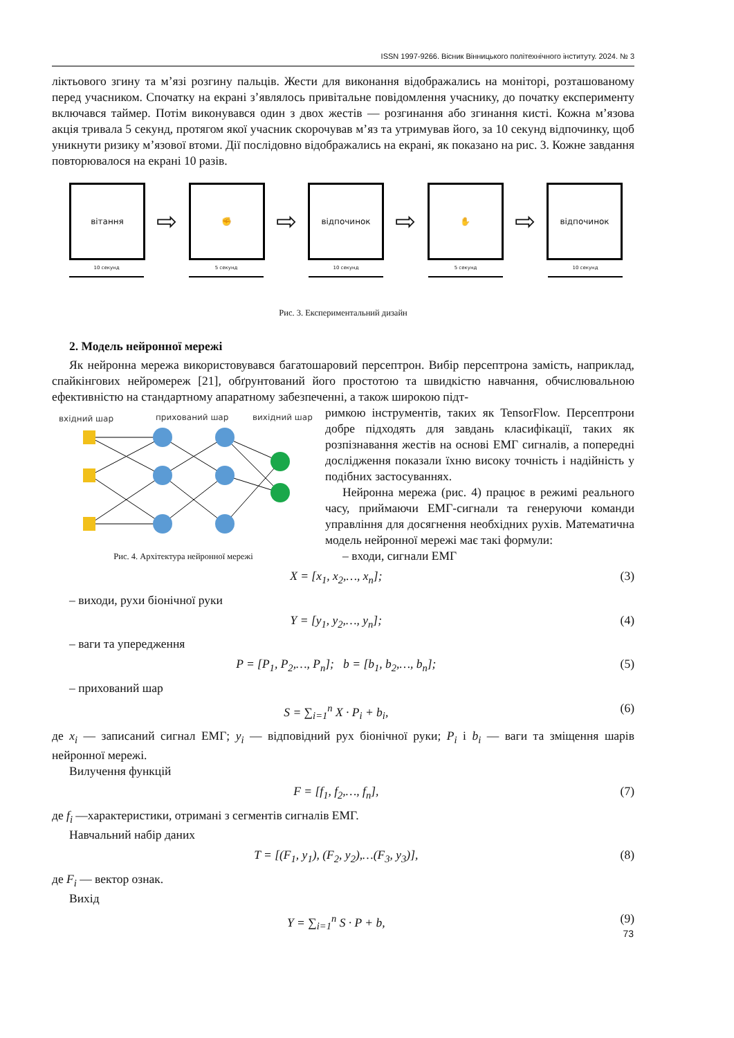ISSN 1997-9266. Вісник Вінницького політехнічного інституту. 2024. № 3
ліктьового згину та м’язі розгину пальців. Жести для виконання відображались на моніторі, розташованому перед учасником. Спочатку на екрані з’являлось привітальне повідомлення учаснику, до початку експерименту включався таймер. Потім виконувався один з двох жестів — розгинання або згинання кисті. Кожна м’язова акція тривала 5 секунд, протягом якої учасник скорочував м’яз та утримував його, за 10 секунд відпочинку, щоб уникнути ризику м’язової втоми. Дії послідовно відображались на екрані, як показано на рис. 3. Кожне завдання повторювалося на екрані 10 разів.
вітання
⇨
✊
⇨
відпочинок
⇨
✋
⇨
відпочинок
10 секунд 5 секунд 10 секунд 5 секунд 10 секунд
Рис. 3. Експериментальний дизайн
2. Модель нейронної мережі
Як нейронна мережа використовувався багатошаровий персептрон. Вибір персептрона замість, наприклад, спайкінгових нейромереж [21], обґрунтований його простотою та швидкістю навчання, обчислювальною ефективністю на стандартному апаратному забезпеченні, а також широкою підт-
вхідний шар
прихований шар
вихідний шар
Рис. 4. Архітектура нейронної мережі
римкою інструментів, таких як TensorFlow. Персептрони добре підходять для завдань класифікації, таких як розпізнавання жестів на основі ЕМГ сигналів, а попередні дослідження показали їхню високу точність і надійність у подібних застосуваннях.
Нейронна мережа (рис. 4) працює в режимі реального часу, приймаючи ЕМГ-сигнали та генеруючи команди управління для досягнення необхідних рухів. Математична модель нейронної мережі має такі формули:
– входи, сигнали ЕМГ
X = [x<sub>1</sub>, x<sub>2</sub>,…, x<sub>n</sub>]; (3)
– виходи, рухи біонічної руки
Y = [y<sub>1</sub>, y<sub>2</sub>,…, y<sub>n</sub>]; (4)
– ваги та упередження
P = [P<sub>1</sub>, P<sub>2</sub>,…, P<sub>n</sub>]; b = [b<sub>1</sub>, b<sub>2</sub>,…, b<sub>n</sub>]; (5)
– прихований шар
S = ∑<sub>i=1</sub><sup>n</sup> X · P<sub>i</sub> + b<sub>i</sub>, (6)
де x<sub>i</sub> — записаний сигнал ЕМГ; y<sub>i</sub> — відповідний рух біонічної руки; P<sub>i</sub> і b<sub>i</sub> — ваги та зміщення шарів нейронної мережі.
Вилучення функцій
F = [f<sub>1</sub>, f<sub>2</sub>,…, f<sub>n</sub>], (7)
де f<sub>i</sub> —характеристики, отримані з сегментів сигналів ЕМГ.
Навчальний набір даних
T = [(F<sub>1</sub>, y<sub>1</sub>), (F<sub>2</sub>, y<sub>2</sub>),…(F<sub>3</sub>, y<sub>3</sub>)], (8)
де F<sub>i</sub> — вектор ознак.
Вихід
Y = ∑<sub>i=1</sub><sup>n</sup> S · P + b, (9)
73